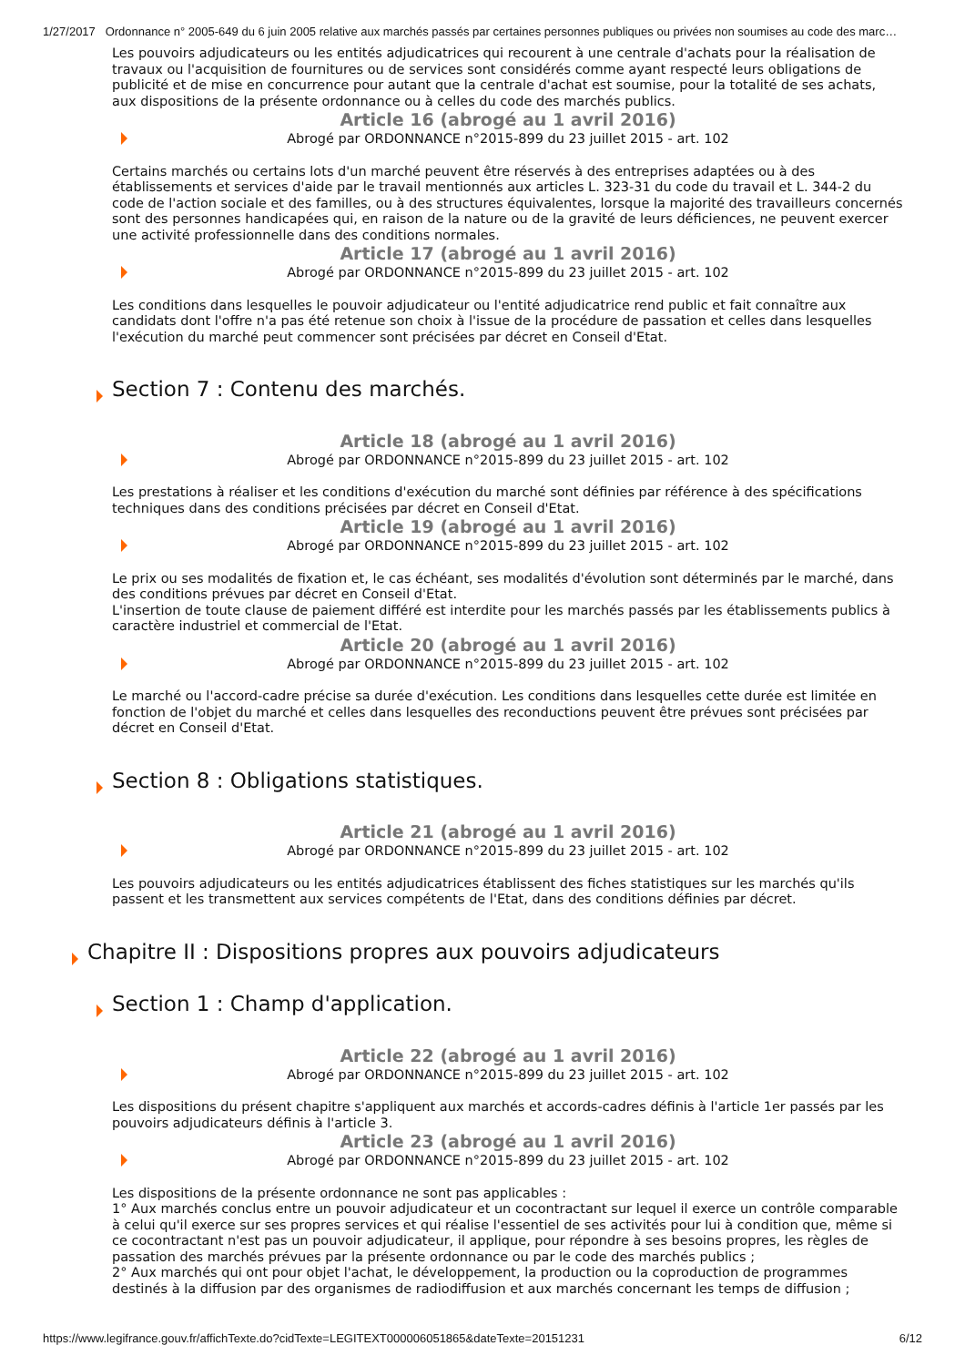1/27/2017 Ordonnance n° 2005-649 du 6 juin 2005 relative aux marchés passés par certaines personnes publiques ou privées non soumises au code des marc…
Les pouvoirs adjudicateurs ou les entités adjudicatrices qui recourent à une centrale d'achats pour la réalisation de travaux ou l'acquisition de fournitures ou de services sont considérés comme ayant respecté leurs obligations de publicité et de mise en concurrence pour autant que la centrale d'achat est soumise, pour la totalité de ses achats, aux dispositions de la présente ordonnance ou à celles du code des marchés publics.
Article 16 (abrogé au 1 avril 2016)
Abrogé par ORDONNANCE n°2015-899 du 23 juillet 2015 - art. 102
Certains marchés ou certains lots d'un marché peuvent être réservés à des entreprises adaptées ou à des établissements et services d'aide par le travail mentionnés aux articles L. 323-31 du code du travail et L. 344-2 du code de l'action sociale et des familles, ou à des structures équivalentes, lorsque la majorité des travailleurs concernés sont des personnes handicapées qui, en raison de la nature ou de la gravité de leurs déficiences, ne peuvent exercer une activité professionnelle dans des conditions normales.
Article 17 (abrogé au 1 avril 2016)
Abrogé par ORDONNANCE n°2015-899 du 23 juillet 2015 - art. 102
Les conditions dans lesquelles le pouvoir adjudicateur ou l'entité adjudicatrice rend public et fait connaître aux candidats dont l'offre n'a pas été retenue son choix à l'issue de la procédure de passation et celles dans lesquelles l'exécution du marché peut commencer sont précisées par décret en Conseil d'Etat.
Section 7 : Contenu des marchés.
Article 18 (abrogé au 1 avril 2016)
Abrogé par ORDONNANCE n°2015-899 du 23 juillet 2015 - art. 102
Les prestations à réaliser et les conditions d'exécution du marché sont définies par référence à des spécifications techniques dans des conditions précisées par décret en Conseil d'Etat.
Article 19 (abrogé au 1 avril 2016)
Abrogé par ORDONNANCE n°2015-899 du 23 juillet 2015 - art. 102
Le prix ou ses modalités de fixation et, le cas échéant, ses modalités d'évolution sont déterminés par le marché, dans des conditions prévues par décret en Conseil d'Etat.
L'insertion de toute clause de paiement différé est interdite pour les marchés passés par les établissements publics à caractère industriel et commercial de l'Etat.
Article 20 (abrogé au 1 avril 2016)
Abrogé par ORDONNANCE n°2015-899 du 23 juillet 2015 - art. 102
Le marché ou l'accord-cadre précise sa durée d'exécution. Les conditions dans lesquelles cette durée est limitée en fonction de l'objet du marché et celles dans lesquelles des reconductions peuvent être prévues sont précisées par décret en Conseil d'Etat.
Section 8 : Obligations statistiques.
Article 21 (abrogé au 1 avril 2016)
Abrogé par ORDONNANCE n°2015-899 du 23 juillet 2015 - art. 102
Les pouvoirs adjudicateurs ou les entités adjudicatrices établissent des fiches statistiques sur les marchés qu'ils passent et les transmettent aux services compétents de l'Etat, dans des conditions définies par décret.
Chapitre II : Dispositions propres aux pouvoirs adjudicateurs
Section 1 : Champ d'application.
Article 22 (abrogé au 1 avril 2016)
Abrogé par ORDONNANCE n°2015-899 du 23 juillet 2015 - art. 102
Les dispositions du présent chapitre s'appliquent aux marchés et accords-cadres définis à l'article 1er passés par les pouvoirs adjudicateurs définis à l'article 3.
Article 23 (abrogé au 1 avril 2016)
Abrogé par ORDONNANCE n°2015-899 du 23 juillet 2015 - art. 102
Les dispositions de la présente ordonnance ne sont pas applicables :
1° Aux marchés conclus entre un pouvoir adjudicateur et un cocontractant sur lequel il exerce un contrôle comparable à celui qu'il exerce sur ses propres services et qui réalise l'essentiel de ses activités pour lui à condition que, même si ce cocontractant n'est pas un pouvoir adjudicateur, il applique, pour répondre à ses besoins propres, les règles de passation des marchés prévues par la présente ordonnance ou par le code des marchés publics ;
2° Aux marchés qui ont pour objet l'achat, le développement, la production ou la coproduction de programmes destinés à la diffusion par des organismes de radiodiffusion et aux marchés concernant les temps de diffusion ;
https://www.legifrance.gouv.fr/affichTexte.do?cidTexte=LEGITEXT000006051865&dateTexte=20151231 6/12